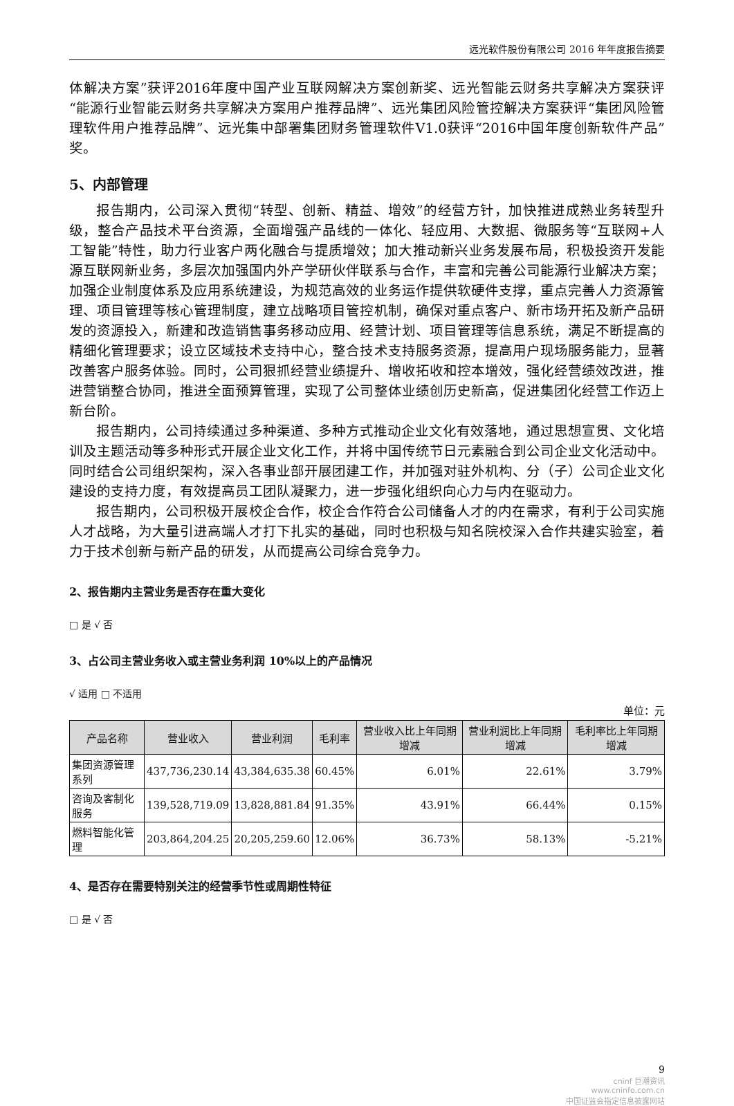远光软件股份有限公司 2016 年年度报告摘要
体解决方案”获评2016年度中国产业互联网解决方案创新奖、远光智能云财务共享解决方案获评“能源行业智能云财务共享解决方案用户推荐品牌”、远光集团风险管控解决方案获评“集团风险管理软件用户推荐品牌”、远光集中部署集团财务管理软件V1.0获评“2016中国年度创新软件产品”奖。
5、内部管理
报告期内，公司深入贯彻“转型、创新、精益、增效”的经营方针，加快推进成熟业务转型升级，整合产品技术平台资源，全面增强产品线的一体化、轻应用、大数据、微服务等“互联网+人工智能”特性，助力行业客户两化融合与提质增效；加大推动新兴业务发展布局，积极投资开发能源互联网新业务，多层次加强国内外产学研伙伴联系与合作，丰富和完善公司能源行业解决方案；加强企业制度体系及应用系统建设，为规范高效的业务运作提供软硬件支撑，重点完善人力资源管理、项目管理等核心管理制度，建立战略项目管控机制，确保对重点客户、新市场开拓及新产品研发的资源投入，新建和改造销售事务移动应用、经营计划、项目管理等信息系统，满足不断提高的精细化管理要求；设立区域技术支持中心，整合技术支持服务资源，提高用户现场服务能力，显著改善客户服务体验。同时，公司狠抓经营业绩提升、增收拓收和控本增效，强化经营绩效改进，推进营销整合协同，推进全面预算管理，实现了公司整体业绩创历史新高，促进集团化经营工作迈上新台阶。
报告期内，公司持续通过多种渠道、多种方式推动企业文化有效落地，通过思想宣贯、文化培训及主题活动等多种形式开展企业文化工作，并将中国传统节日元素融合到公司企业文化活动中。同时结合公司组织架构，深入各事业部开展团建工作，并加强对驻外机构、分（子）公司企业文化建设的支持力度，有效提高员工团队凝聚力，进一步强化组织向心力与内在驱动力。
报告期内，公司积极开展校企合作，校企合作符合公司储备人才的内在需求，有利于公司实施人才战略，为大量引进高端人才打下扎实的基础，同时也积极与知名院校深入合作共建实验室，着力于技术创新与新产品的研发，从而提高公司综合竞争力。
2、报告期内主营业务是否存在重大变化
□ 是 √ 否
3、占公司主营业务收入或主营业务利润 10%以上的产品情况
√ 适用 □ 不适用
单位：元
| 产品名称 | 营业收入 | 营业利润 | 毛利率 | 营业收入比上年同期增减 | 营业利润比上年同期增减 | 毛利率比上年同期增减 |
| --- | --- | --- | --- | --- | --- | --- |
| 集团资源管理系列 | 437,736,230.14 | 43,384,635.38 | 60.45% | 6.01% | 22.61% | 3.79% |
| 咨询及客制化服务 | 139,528,719.09 | 13,828,881.84 | 91.35% | 43.91% | 66.44% | 0.15% |
| 燃料智能化管理 | 203,864,204.25 | 20,205,259.60 | 12.06% | 36.73% | 58.13% | -5.21% |
4、是否存在需要特别关注的经营季节性或周期性特征
□ 是 √ 否
9
cninf 巨潮资讯
www.cninfo.com.cn
中国证监会指定信息披露网站